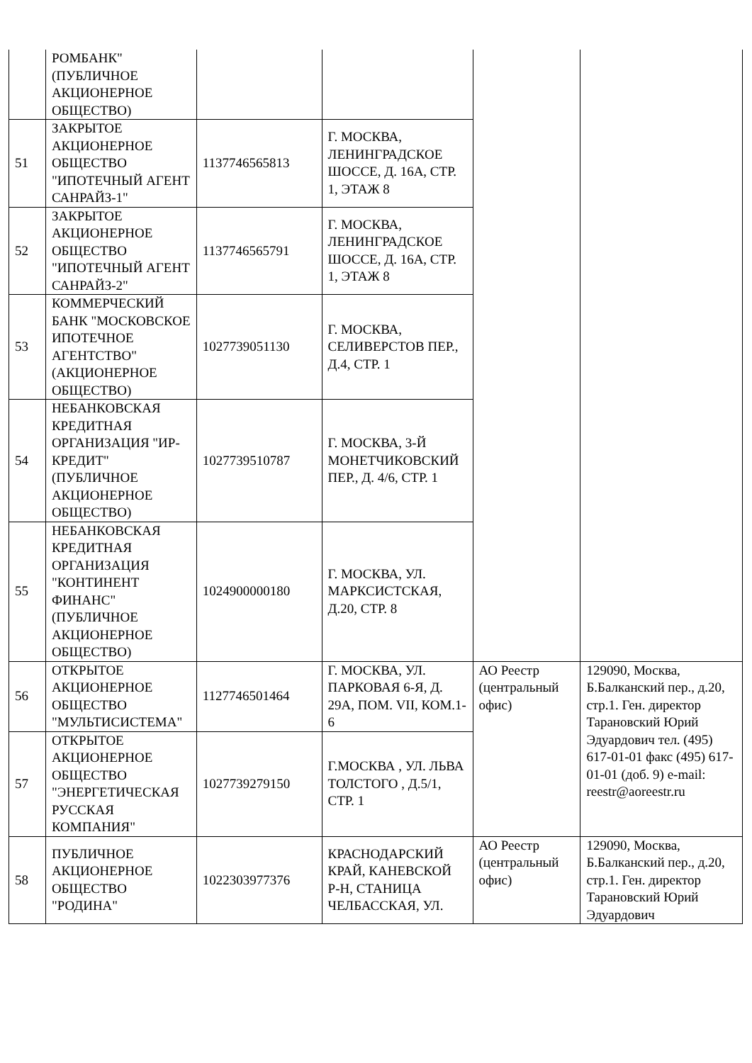| | РОМБАНК" (ПУБЛИЧНОЕ АКЦИОНЕРНОЕ ОБЩЕСТВО) | | | | |
| 51 | ЗАКРЫТОЕ АКЦИОНЕРНОЕ ОБЩЕСТВО "ИПОТЕЧНЫЙ АГЕНТ САНРАЙЗ-1" | 1137746565813 | Г. МОСКВА, ЛЕНИНГРАДСКОЕ ШОССЕ, Д. 16А, СТР. 1, ЭТАЖ 8 | | |
| 52 | ЗАКРЫТОЕ АКЦИОНЕРНОЕ ОБЩЕСТВО "ИПОТЕЧНЫЙ АГЕНТ САНРАЙЗ-2" | 1137746565791 | Г. МОСКВА, ЛЕНИНГРАДСКОЕ ШОССЕ, Д. 16А, СТР. 1, ЭТАЖ 8 | | |
| 53 | КОММЕРЧЕСКИЙ БАНК "МОСКОВСКОЕ ИПОТЕЧНОЕ АГЕНТСТВО" (АКЦИОНЕРНОЕ ОБЩЕСТВО) | 1027739051130 | Г. МОСКВА, СЕЛИВЕРСТОВ ПЕР., Д.4, СТР. 1 | | |
| 54 | НЕБАНКОВСКАЯ КРЕДИТНАЯ ОРГАНИЗАЦИЯ "ИР-КРЕДИТ" (ПУБЛИЧНОЕ АКЦИОНЕРНОЕ ОБЩЕСТВО) | 1027739510787 | Г. МОСКВА, 3-Й МОНЕТЧИКОВСКИЙ ПЕР., Д. 4/6, СТР. 1 | | |
| 55 | НЕБАНКОВСКАЯ КРЕДИТНАЯ ОРГАНИЗАЦИЯ "КОНТИНЕНТ ФИНАНС" (ПУБЛИЧНОЕ АКЦИОНЕРНОЕ ОБЩЕСТВО) | 1024900000180 | Г. МОСКВА, УЛ. МАРКСИСТСКАЯ, Д.20, СТР. 8 | | |
| 56 | ОТКРЫТОЕ АКЦИОНЕРНОЕ ОБЩЕСТВО "МУЛЬТИСИСТЕМА" | 1127746501464 | Г. МОСКВА, УЛ. ПАРКОВАЯ 6-Я, Д. 29А, ПОМ. VII, КОМ.1-6 | АО Реестр (центральный офис) | 129090, Москва, Б.Балканский пер., д.20, стр.1. Ген. директор Тарановский Юрий Эдуардович тел. (495) 617-01-01 факс (495) 617-01-01 (доб. 9) e-mail: reestr@aoreestr.ru |
| 57 | ОТКРЫТОЕ АКЦИОНЕРНОЕ ОБЩЕСТВО "ЭНЕРГЕТИЧЕСКАЯ РУССКАЯ КОМПАНИЯ" | 1027739279150 | Г.МОСКВА , УЛ. ЛЬВА ТОЛСТОГО , Д.5/1, СТР. 1 | | |
| 58 | ПУБЛИЧНОЕ АКЦИОНЕРНОЕ ОБЩЕСТВО "РОДИНА" | 1022303977376 | КРАСНОДАРСКИЙ КРАЙ, КАНЕВСКОЙ Р-Н, СТАНИЦА ЧЕЛБАССКАЯ, УЛ. | АО Реестр (центральный офис) | 129090, Москва, Б.Балканский пер., д.20, стр.1. Ген. директор Тарановский Юрий Эдуардович |